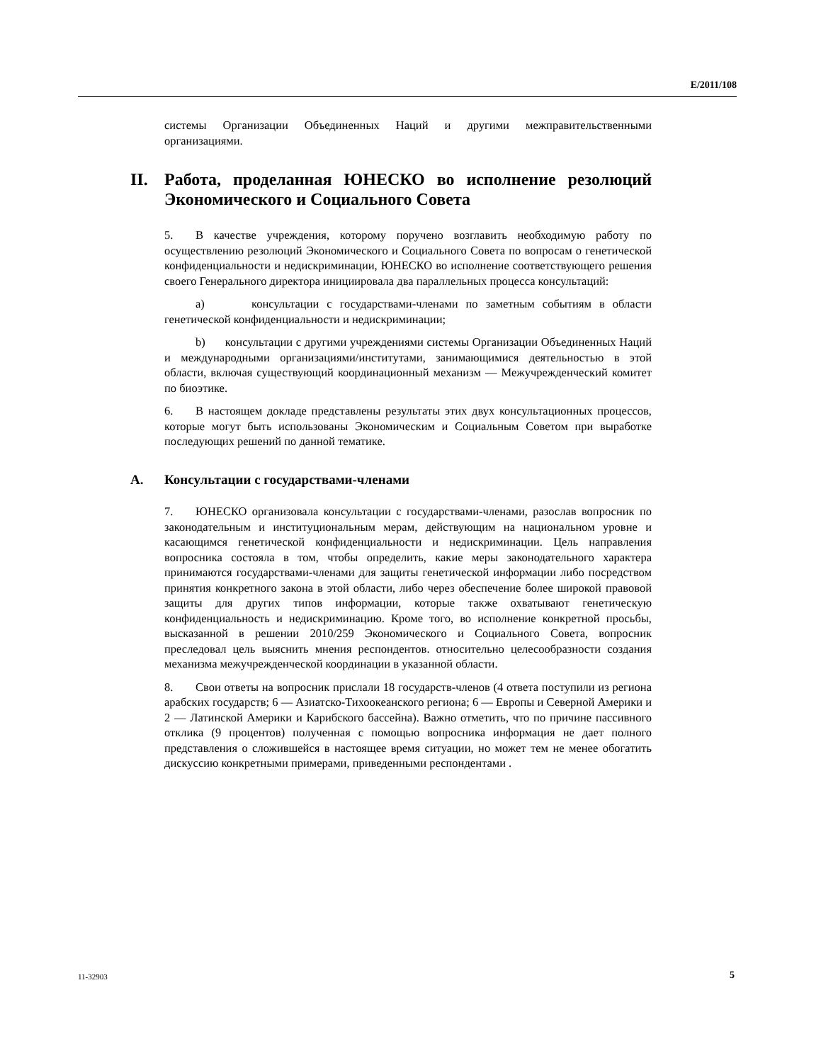E/2011/108
системы Организации Объединенных Наций и другими межправительственными организациями.
II. Работа, проделанная ЮНЕСКО во исполнение резолюций Экономического и Социального Совета
5. В качестве учреждения, которому поручено возглавить необходимую работу по осуществлению резолюций Экономического и Социального Совета по вопросам о генетической конфиденциальности и недискриминации, ЮНЕСКО во исполнение соответствующего решения своего Генерального директора инициировала два параллельных процесса консультаций:
a) консультации с государствами-членами по заметным событиям в области генетической конфиденциальности и недискриминации;
b) консультации с другими учреждениями системы Организации Объединенных Наций и международными организациями/институтами, занимающимися деятельностью в этой области, включая существующий координационный механизм — Межучрежденческий комитет по биоэтике.
6. В настоящем докладе представлены результаты этих двух консультационных процессов, которые могут быть использованы Экономическим и Социальным Советом при выработке последующих решений по данной тематике.
A. Консультации с государствами-членами
7. ЮНЕСКО организовала консультации с государствами-членами, разослав вопросник по законодательным и институциональным мерам, действующим на национальном уровне и касающимся генетической конфиденциальности и недискриминации. Цель направления вопросника состояла в том, чтобы определить, какие меры законодательного характера принимаются государствами-членами для защиты генетической информации либо посредством принятия конкретного закона в этой области, либо через обеспечение более широкой правовой защиты для других типов информации, которые также охватывают генетическую конфиденциальность и недискриминацию. Кроме того, во исполнение конкретной просьбы, высказанной в решении 2010/259 Экономического и Социального Совета, вопросник преследовал цель выяснить мнения респондентов. относительно целесообразности создания механизма межучрежденческой координации в указанной области.
8. Свои ответы на вопросник прислали 18 государств-членов (4 ответа поступили из региона арабских государств; 6 — Азиатско-Тихоокеанского региона; 6 — Европы и Северной Америки и 2 — Латинской Америки и Карибского бассейна). Важно отметить, что по причине пассивного отклика (9 процентов) полученная с помощью вопросника информация не дает полного представления о сложившейся в настоящее время ситуации, но может тем не менее обогатить дискуссию конкретными примерами, приведенными респондентами .
11-32903 5